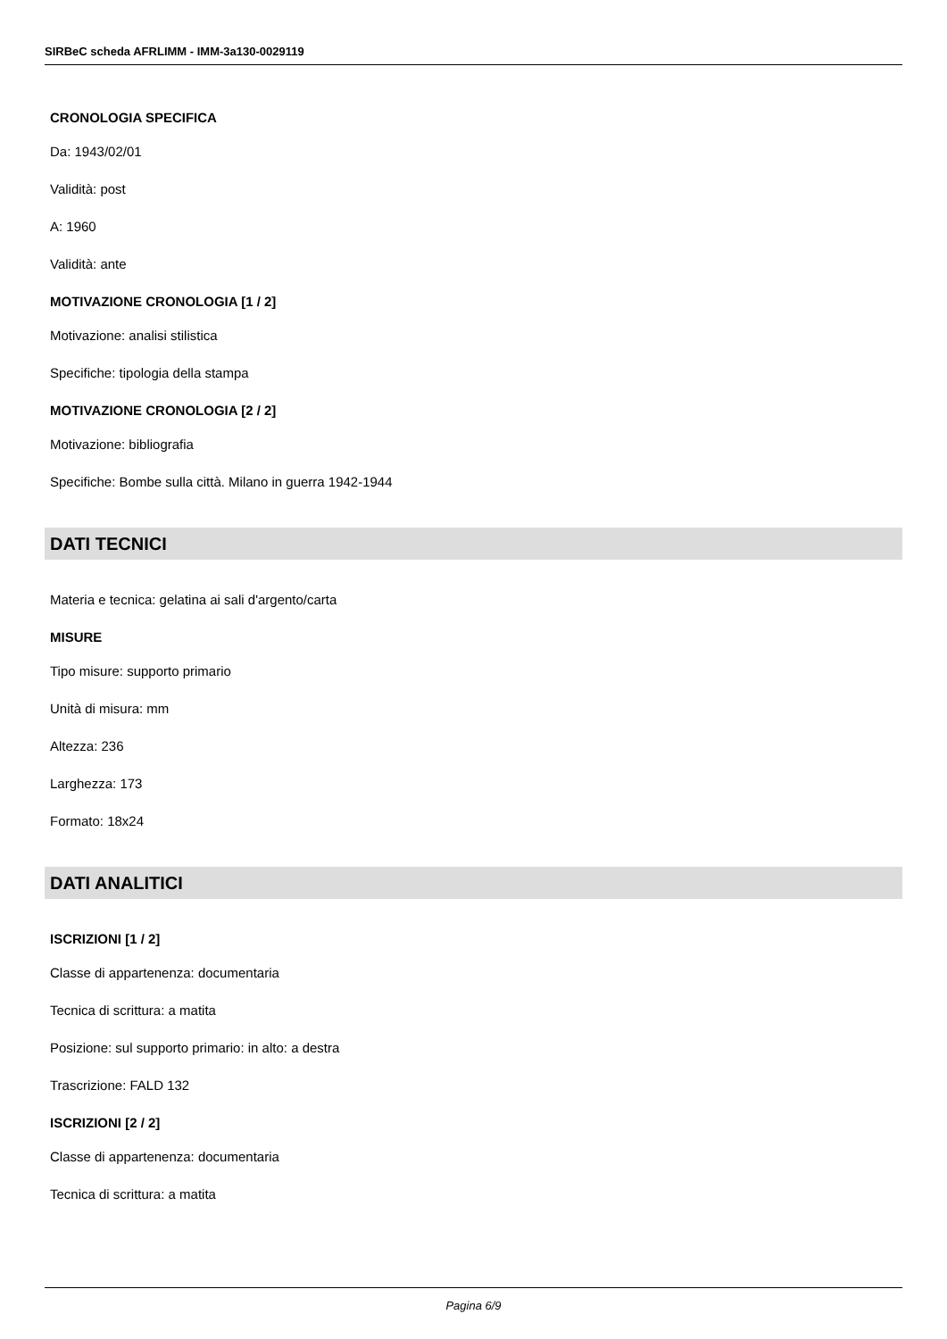SIRBeC scheda AFRLIMM - IMM-3a130-0029119
CRONOLOGIA SPECIFICA
Da: 1943/02/01
Validità: post
A: 1960
Validità: ante
MOTIVAZIONE CRONOLOGIA [1 / 2]
Motivazione: analisi stilistica
Specifiche: tipologia della stampa
MOTIVAZIONE CRONOLOGIA [2 / 2]
Motivazione: bibliografia
Specifiche: Bombe sulla città. Milano in guerra 1942-1944
DATI TECNICI
Materia e tecnica: gelatina ai sali d'argento/carta
MISURE
Tipo misure: supporto primario
Unità di misura: mm
Altezza: 236
Larghezza: 173
Formato: 18x24
DATI ANALITICI
ISCRIZIONI [1 / 2]
Classe di appartenenza: documentaria
Tecnica di scrittura: a matita
Posizione: sul supporto primario: in alto: a destra
Trascrizione: FALD 132
ISCRIZIONI [2 / 2]
Classe di appartenenza: documentaria
Tecnica di scrittura: a matita
Pagina 6/9